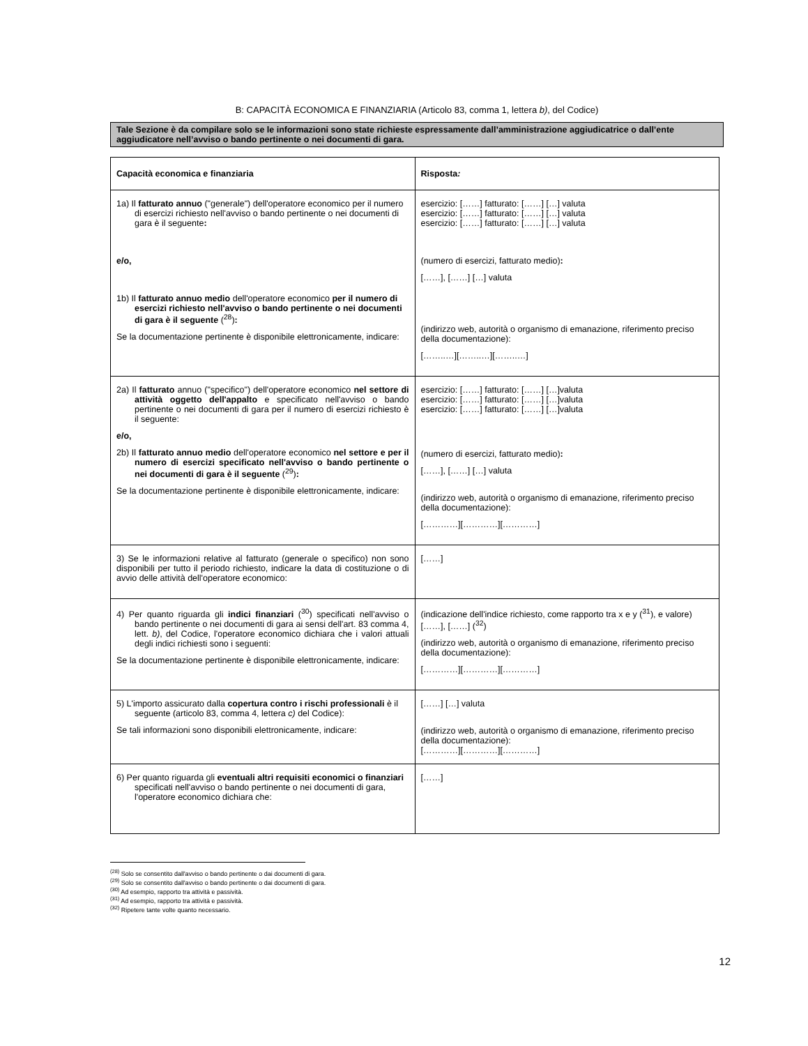B: CAPACITÀ ECONOMICA E FINANZIARIA (Articolo 83, comma 1, lettera b), del Codice)
Tale Sezione è da compilare solo se le informazioni sono state richieste espressamente dall’amministrazione aggiudicatrice o dall’ente aggiudicatore nell’avviso o bando pertinente o nei documenti di gara.
| Capacità economica e finanziaria | Risposta : |
| 1a) Il fatturato annuo ("generale") dell'operatore economico per il numero di esercizi richiesto nell'avviso o bando pertinente o nei documenti di gara è il seguente : e/o, 1b) Il fatturato annuo medio dell'operatore economico per il numero di esercizi richiesto nell'avviso o bando pertinente o nei documenti di gara è il seguente (<sup>28</sup>) : Se la documentazione pertinente è disponibile elettronicamente, indicare: | esercizio: [……] fatturato: [……] […] valuta esercizio: [……] fatturato: [……] […] valuta esercizio: [……] fatturato: [……] […] valuta (numero di esercizi, fatturato medio) : [……], [……] […] valuta (indirizzo web, autorità o organismo di emanazione, riferimento preciso della documentazione): [……..…][……..…][……..…] |
| 2a) Il fatturato annuo ("specifico") dell'operatore economico nel settore di attività oggetto dell'appalto e specificato nell'avviso o bando pertinente o nei documenti di gara per il numero di esercizi richiesto è il seguente: e/o, 2b) Il fatturato annuo medio dell'operatore economico nel settore e per il numero di esercizi specificato nell'avviso o bando pertinente o nei documenti di gara è il seguente (<sup>29</sup>) : Se la documentazione pertinente è disponibile elettronicamente, indicare: | esercizio: [……] fatturato: [……] […]valuta esercizio: [……] fatturato: [……] […]valuta esercizio: [……] fatturato: [……] […]valuta (numero di esercizi, fatturato medio) : [……], [……] […] valuta (indirizzo web, autorità o organismo di emanazione, riferimento preciso della documentazione): […………][…………][…………] |
| 3) Se le informazioni relative al fatturato (generale o specifico) non sono disponibili per tutto il periodo richiesto, indicare la data di costituzione o di avvio delle attività dell'operatore economico: | [……] |
| 4) Per quanto riguarda gli indici finanziari (<sup>30</sup>) specificati nell'avviso o bando pertinente o nei documenti di gara ai sensi dell'art. 83 comma 4, lett. b) , del Codice, l'operatore economico dichiara che i valori attuali degli indici richiesti sono i seguenti: Se la documentazione pertinente è disponibile elettronicamente, indicare: | (indicazione dell'indice richiesto, come rapporto tra x e y (<sup>31</sup>), e valore) [……], [……] (<sup>32</sup>) (indirizzo web, autorità o organismo di emanazione, riferimento preciso della documentazione): […………][…………][…………] |
| 5) L'importo assicurato dalla copertura contro i rischi professionali è il seguente (articolo 83, comma 4, lettera c) del Codice): Se tali informazioni sono disponibili elettronicamente, indicare: | [……] […] valuta (indirizzo web, autorità o organismo di emanazione, riferimento preciso della documentazione): […………][…………][…………] |
| 6) Per quanto riguarda gli eventuali altri requisiti economici o finanziari specificati nell'avviso o bando pertinente o nei documenti di gara, l'operatore economico dichiara che: | [……] |
<sup>(28)</sup> Solo se consentito dall'avviso o bando pertinente o dai documenti di gara.
<sup>(29)</sup> Solo se consentito dall'avviso o bando pertinente o dai documenti di gara.
<sup>(30)</sup> Ad esempio, rapporto tra attività e passività.
<sup>(31)</sup> Ad esempio, rapporto tra attività e passività.
<sup>(32)</sup> Ripetere tante volte quanto necessario.
12